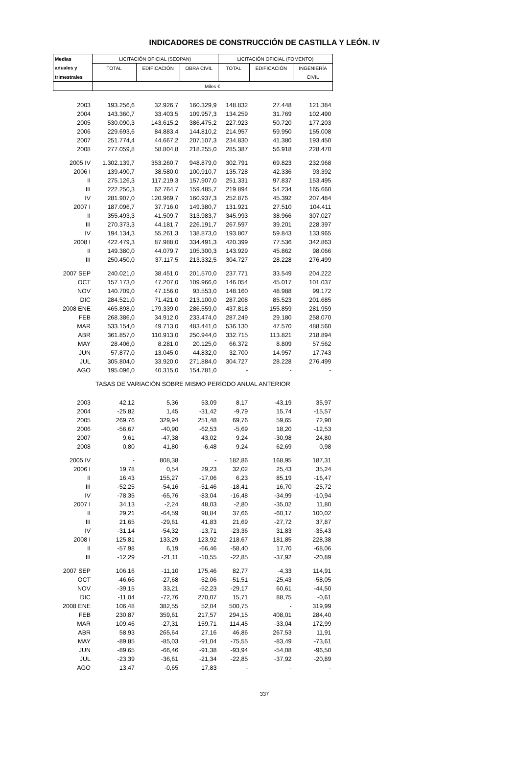INDICADORES DE CONSTRUCCIÓN DE CASTILLA Y LEÓN. IV
| Medias | LICITACIÓN OFICIAL (SEOPAN) | | | LICITACIÓN OFICIAL (FOMENTO) | | |
| --- | --- | --- | --- | --- | --- | --- |
| anuales y | TOTAL | EDIFICACIÓN | OBRA CIVIL | TOTAL | EDIFICACIÓN | INGENIERÍA |
| trimestrales | | | | | | CIVIL |
| | Miles € | | | | | |
| 2003 | 193.256,6 | 32.926,7 | 160.329,9 | 148.832 | 27.448 | 121.384 |
| 2004 | 143.360,7 | 33.403,5 | 109.957,3 | 134.259 | 31.769 | 102.490 |
| 2005 | 530.090,3 | 143.615,2 | 386.475,2 | 227.923 | 50.720 | 177.203 |
| 2006 | 229.693,6 | 84.883,4 | 144.810,2 | 214.957 | 59.950 | 155.008 |
| 2007 | 251.774,4 | 44.667,2 | 207.107,3 | 234.830 | 41.380 | 193.450 |
| 2008 | 277.059,8 | 58.804,8 | 218.255,0 | 285.387 | 56.918 | 228.470 |
| 2005 IV | 1.302.139,7 | 353.260,7 | 948.879,0 | 302.791 | 69.823 | 232.968 |
| 2006 I | 139.490,7 | 38.580,0 | 100.910,7 | 135.728 | 42.336 | 93.392 |
| II | 275.126,3 | 117.219,3 | 157.907,0 | 251.331 | 97.837 | 153.495 |
| III | 222.250,3 | 62.764,7 | 159.485,7 | 219.894 | 54.234 | 165.660 |
| IV | 281.907,0 | 120.969,7 | 160.937,3 | 252.876 | 45.392 | 207.484 |
| 2007 I | 187.096,7 | 37.716,0 | 149.380,7 | 131.921 | 27.510 | 104.411 |
| II | 355.493,3 | 41.509,7 | 313.983,7 | 345.993 | 38.966 | 307.027 |
| III | 270.373,3 | 44.181,7 | 226.191,7 | 267.597 | 39.201 | 228.397 |
| IV | 194.134,3 | 55.261,3 | 138.873,0 | 193.807 | 59.843 | 133.965 |
| 2008 I | 422.479,3 | 87.988,0 | 334.491,3 | 420.399 | 77.536 | 342.863 |
| II | 149.380,0 | 44.079,7 | 105.300,3 | 143.929 | 45.862 | 98.066 |
| III | 250.450,0 | 37.117,5 | 213.332,5 | 304.727 | 28.228 | 276.499 |
| 2007 SEP | 240.021,0 | 38.451,0 | 201.570,0 | 237.771 | 33.549 | 204.222 |
| OCT | 157.173,0 | 47.207,0 | 109.966,0 | 146.054 | 45.017 | 101.037 |
| NOV | 140.709,0 | 47.156,0 | 93.553,0 | 148.160 | 48.988 | 99.172 |
| DIC | 284.521,0 | 71.421,0 | 213.100,0 | 287.208 | 85.523 | 201.685 |
| 2008 ENE | 465.898,0 | 179.339,0 | 286.559,0 | 437.818 | 155.859 | 281.959 |
| FEB | 268.386,0 | 34.912,0 | 233.474,0 | 287.249 | 29.180 | 258.070 |
| MAR | 533.154,0 | 49.713,0 | 483.441,0 | 536.130 | 47.570 | 488.560 |
| ABR | 361.857,0 | 110.913,0 | 250.944,0 | 332.715 | 113.821 | 218.894 |
| MAY | 28.406,0 | 8.281,0 | 20.125,0 | 66.372 | 8.809 | 57.562 |
| JUN | 57.877,0 | 13.045,0 | 44.832,0 | 32.700 | 14.957 | 17.743 |
| JUL | 305.804,0 | 33.920,0 | 271.884,0 | 304.727 | 28.228 | 276.499 |
| AGO | 195.096,0 | 40.315,0 | 154.781,0 | - | - | - |
| TASAS DE VARIACIÓN SOBRE MISMO PERÍODO ANUAL ANTERIOR | | | | | | |
| 2003 | 42,12 | 5,36 | 53,09 | 8,17 | -43,19 | 35,97 |
| 2004 | -25,82 | 1,45 | -31,42 | -9,79 | 15,74 | -15,57 |
| 2005 | 269,76 | 329,94 | 251,48 | 69,76 | 59,65 | 72,90 |
| 2006 | -56,67 | -40,90 | -62,53 | -5,69 | 18,20 | -12,53 |
| 2007 | 9,61 | -47,38 | 43,02 | 9,24 | -30,98 | 24,80 |
| 2008 | 0,80 | 41,80 | -6,48 | 9,24 | 62,69 | 0,98 |
| 2005 IV | - | 808,38 | - | 182,86 | 168,95 | 187,31 |
| 2006 I | 19,78 | 0,54 | 29,23 | 32,02 | 25,43 | 35,24 |
| II | 16,43 | 155,27 | -17,06 | 6,23 | 85,19 | -16,47 |
| III | -52,25 | -54,16 | -51,46 | -18,41 | 16,70 | -25,72 |
| IV | -78,35 | -65,76 | -83,04 | -16,48 | -34,99 | -10,94 |
| 2007 I | 34,13 | -2,24 | 48,03 | -2,80 | -35,02 | 11,80 |
| II | 29,21 | -64,59 | 98,84 | 37,66 | -60,17 | 100,02 |
| III | 21,65 | -29,61 | 41,83 | 21,69 | -27,72 | 37,87 |
| IV | -31,14 | -54,32 | -13,71 | -23,36 | 31,83 | -35,43 |
| 2008 I | 125,81 | 133,29 | 123,92 | 218,67 | 181,85 | 228,38 |
| II | -57,98 | 6,19 | -66,46 | -58,40 | 17,70 | -68,06 |
| III | -12,29 | -21,11 | -10,55 | -22,85 | -37,92 | -20,89 |
| 2007 SEP | 106,16 | -11,10 | 175,46 | 82,77 | -4,33 | 114,91 |
| OCT | -46,66 | -27,68 | -52,06 | -51,51 | -25,43 | -58,05 |
| NOV | -39,15 | 33,21 | -52,23 | -29,17 | 60,61 | -44,50 |
| DIC | -11,04 | -72,76 | 270,07 | 15,71 | 88,75 | -0,61 |
| 2008 ENE | 106,48 | 382,55 | 52,04 | 500,75 | - | 319,99 |
| FEB | 230,87 | 359,61 | 217,57 | 294,15 | 408,01 | 284,40 |
| MAR | 109,46 | -27,31 | 159,71 | 114,45 | -33,04 | 172,99 |
| ABR | 58,93 | 265,64 | 27,16 | 46,86 | 267,53 | 11,91 |
| MAY | -89,85 | -85,03 | -91,04 | -75,55 | -83,49 | -73,61 |
| JUN | -89,65 | -66,46 | -91,38 | -93,94 | -54,08 | -96,50 |
| JUL | -23,39 | -36,61 | -21,34 | -22,85 | -37,92 | -20,89 |
| AGO | 13,47 | -0,65 | 17,83 | - | - | - |
337